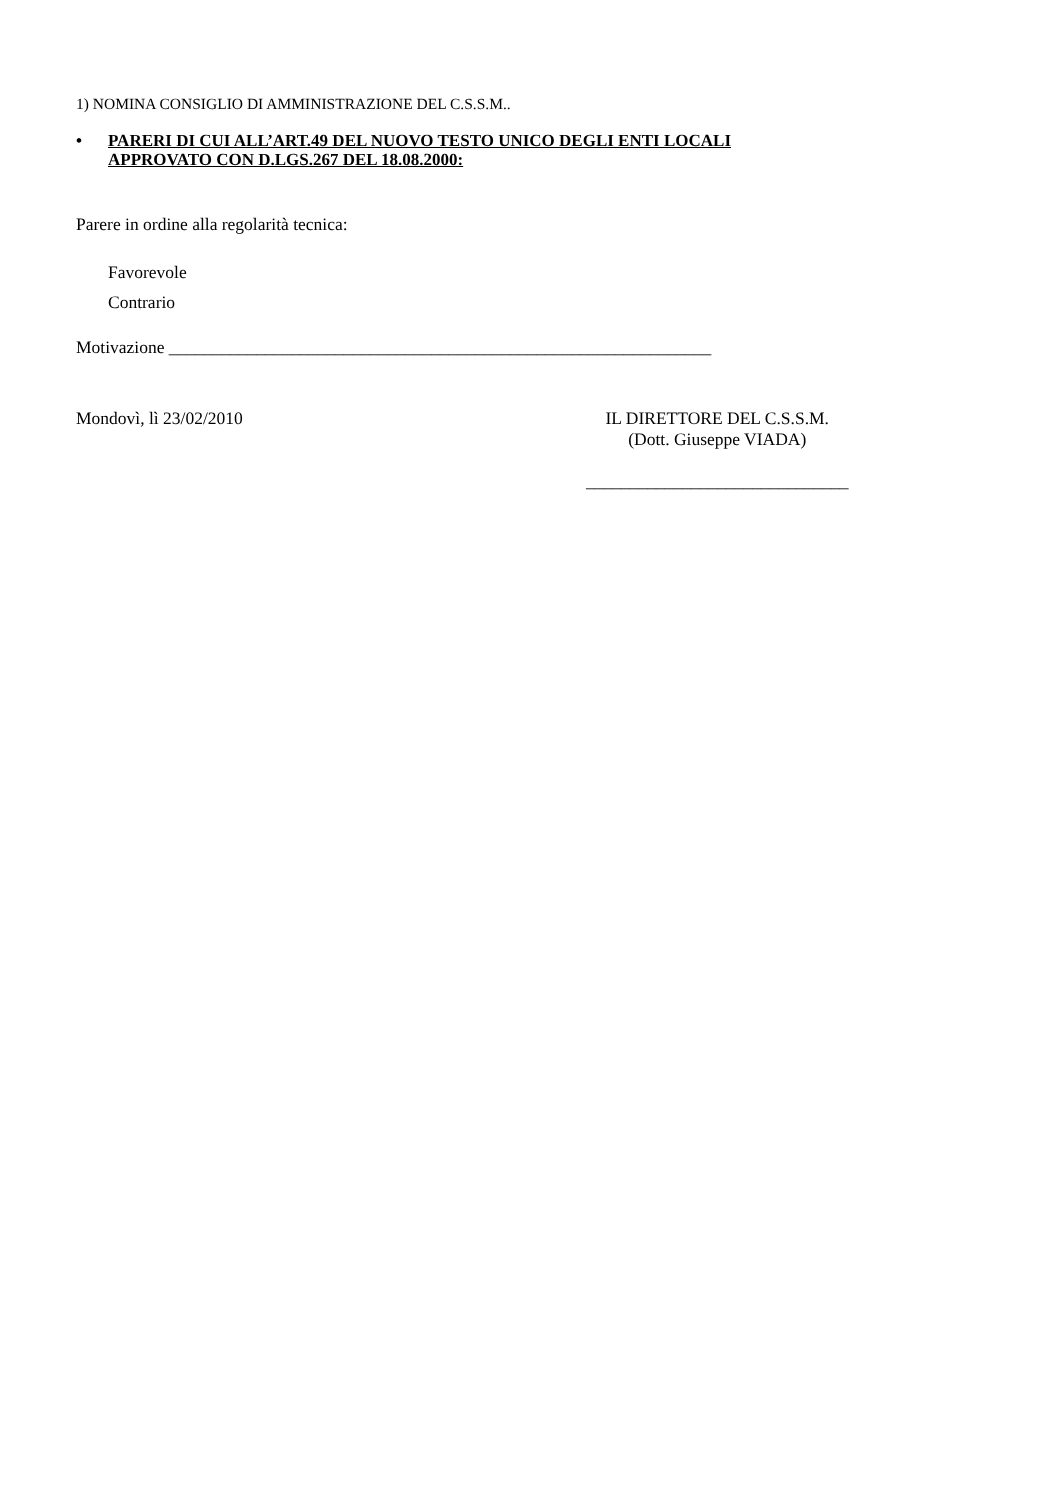1) NOMINA CONSIGLIO DI AMMINISTRAZIONE DEL C.S.S.M..
•
PARERI DI CUI ALL’ART.49 DEL NUOVO TESTO UNICO DEGLI ENTI LOCALI
APPROVATO CON D.LGS.267 DEL 18.08.2000:
Parere in ordine alla regolarità tecnica:
Favorevole
Contrario
Motivazione ______________________________________________________________
Mondovì, lì 23/02/2010 IL DIRETTORE DEL C.S.S.M.
(Dott. Giuseppe VIADA)
______________________________